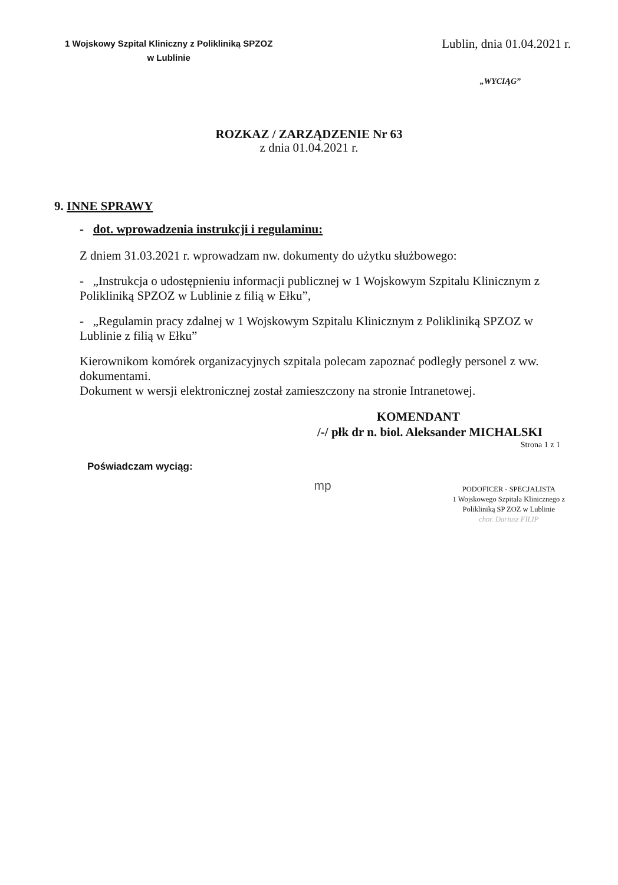1 Wojskowy Szpital Kliniczny z Polikliniką SPZOZ
w Lublinie
Lublin, dnia 01.04.2021 r.
„WYCIĄG”
ROZKAZ / ZARZĄDZENIE Nr 63
z dnia 01.04.2021 r.
9. INNE SPRAWY
- dot. wprowadzenia instrukcji i regulaminu:
Z dniem 31.03.2021 r. wprowadzam nw. dokumenty do użytku służbowego:
- „Instrukcja o udostępnieniu informacji publicznej w 1 Wojskowym Szpitalu Klinicznym z Polikliniką SPZOZ w Lublinie z filią w Ełku”,
- „Regulamin pracy zdalnej w 1 Wojskowym Szpitalu Klinicznym z Polikliniką SPZOZ w Lublinie z filią w Ełku”
Kierownikom komórek organizacyjnych szpitala polecam zapoznać podległy personel z ww. dokumentami.
Dokument w wersji elektronicznej został zamieszczony na stronie Intranetowej.
KOMENDANT
/-/ płk dr n. biol. Aleksander MICHALSKI
Strona 1 z 1
Poświadczam wyciąg:
mp
PODOFICER - SPECJALISTA
1 Wojskowego Szpitala Klinicznego z
Polikliniką SP ZOZ w Lublinie
chor. Dariusz FILIP